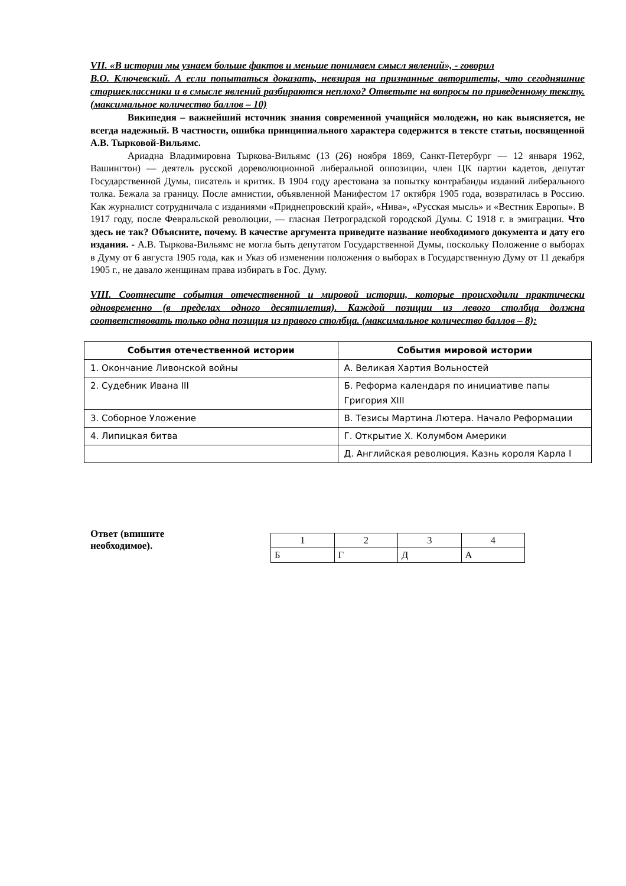VII. «В истории мы узнаем больше фактов и меньше понимаем смысл явлений», - говорил
В.О. Ключевский. А если попытаться доказать, невзирая на признанные авторитеты, что сегодняшние старшеклассники и в смысле явлений разбираются неплохо? Ответьте на вопросы по приведенному тексту. (максимальное количество баллов – 10)
Википедия – важнейший источник знания современной учащийся молодежи, но как выясняется, не всегда надежный. В частности, ошибка принципиального характера содержится в тексте статьи, посвященной А.В. Тырковой-Вильямс.
Ариадна Владимировна Тыркова-Вильямс (13 (26) ноября 1869, Санкт-Петербург — 12 января 1962, Вашингтон) — деятель русской дореволюционной либеральной оппозиции, член ЦК партии кадетов, депутат Государственной Думы, писатель и критик. В 1904 году арестована за попытку контрабанды изданий либерального толка. Бежала за границу. После амнистии, объявленной Манифестом 17 октября 1905 года, возвратилась в Россию. Как журналист сотрудничала с изданиями «Приднепровский край», «Нива», «Русская мысль» и «Вестник Европы». В 1917 году, после Февральской революции, — гласная Петроградской городской Думы. С 1918 г. в эмиграции. Что здесь не так? Объясните, почему. В качестве аргумента приведите название необходимого документа и дату его издания. - А.В. Тыркова-Вильямс не могла быть депутатом Государственной Думы, поскольку Положение о выборах в Думу от 6 августа 1905 года, как и Указ об изменении положения о выборах в Государственную Думу от 11 декабря 1905 г., не давало женщинам права избирать в Гос. Думу.
VIII. Соотнесите события отечественной и мировой истории, которые происходили практически одновременно (в пределах одного десятилетия). Каждой позиции из левого столбца должна соответствовать только одна позиция из правого столбца. (максимальное количество баллов – 8):
| События отечественной истории | События мировой истории |
| --- | --- |
| 1. Окончание Ливонской войны | А. Великая Хартия Вольностей |
| 2. Судебник Ивана III | Б. Реформа календаря по инициативе папы Григория XIII |
| 3. Соборное Уложение | В. Тезисы Мартина Лютера. Начало Реформации |
| 4. Липицкая битва | Г. Открытие Х. Колумбом Америки |
| | Д. Английская революция. Казнь короля Карла I |
Ответ (впишите
необходимое).
| 1 | 2 | 3 | 4 |
| Б | Г | Д | А |